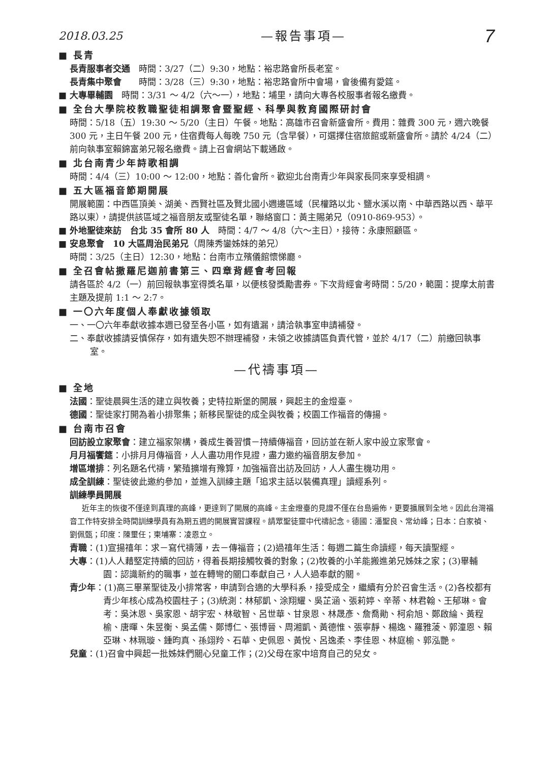2018.03.25 —報告事項— 7
■ 長青
長青服事者交通　時間：3/27（二）9:30，地點：裕忠路會所長老室。
長青集中聚會　　時間：3/28（三）9:30，地點：裕忠路會所中會場，會後備有愛筵。
■ 大專畢輔園　時間：3/31 ～ 4/2（六～一），地點：埔里，請向大專各校服事者報名繳費。
■ 全台大學院校教職聖徒相調聚會暨聖經、科學與教育國際研討會
時間：5/18（五）19:30 ～ 5/20（主日）午餐。地點：高雄市召會新盛會所。費用：雜費 300 元，週六晚餐 300 元，主日午餐 200 元，住宿費每人每晚 750 元（含早餐），可選擇住宿旅館或新盛會所。請於 4/24（二）前向執事室賴錦富弟兄報名繳費。請上召會網站下載通啟。
■ 北台南青少年詩歌相調
時間：4/4（三）10:00 ～ 12:00，地點：善化會所。歡迎北台南青少年與家長同來享受相調。
■ 五大區福音節期開展
開展範圍：中西區頂美、湖美、西賢社區及賢北國小週邊區域（民權路以北、鹽水溪以南、中華西路以西、華平路以東），請提供該區域之福音朋友或聖徒名單，聯絡窗口：黃主賜弟兄（0910-869-953）。
■ 外地聖徒來訪　台北 35 會所 80 人　時間：4/7 ～ 4/8（六～主日），接待：永康照顧區。
■ 安息聚會　10 大區周治民弟兄（周陳秀鑾姊妹的弟兄）
時間：3/25（主日）12:30，地點：台南市立殯儀館懷悌廳。
■ 全召會帖撒羅尼迦前書第三、四章背經會考回報
請各區於 4/2（一）前回報執事室得獎名單，以便核發獎勵書券。下次背經會考時間：5/20，範圍：提摩太前書主題及提前 1:1 ～ 2:7。
■ 一〇六年度個人奉獻收據領取
一、一〇六年奉獻收據本週已發至各小區，如有遺漏，請洽執事室申請補發。
二、奉獻收據請妥慎保存，如有遺失恕不辦理補發，未領之收據請區負責代管，並於 4/17（二）前繳回執事室。
—代禱事項—
■ 全地
法國：聖徒晨興生活的建立與牧養；史特拉斯堡的開展，興起主的金燈臺。
德國：聖徒家打開為着小排聚集；新移民聖徒的成全與牧養；校園工作福音的傳揚。
■ 台南市召會
回訪設立家聚會：建立福家架構，養成生養習慣－持續傳福音，回訪並在新人家中設立家聚會。
月月福饗筵：小排月月傳福音，人人盡功用作見證，盡力邀約福音朋友參加。
增區增排：列名題名代禱，繁殖擴增有豫算，加強福音出訪及回訪，人人盡生機功用。
成全訓練：聖徒彼此邀約參加，並進入訓練主題「追求主話以裝備真理」讀經系列。
訓練學員開展
近年主的恢復不僅達到真理的高峰，更達到了開展的高峰。主金燈臺的見證不僅在台島遍佈，更要擴展到全地。因此台灣福音工作特安排全時間訓練學員有為期五週的開展實習課程。請眾聖徒靈中代禱記念。德國：潘聖良、常幼峰；日本：白家禎、劉佩甄；印度：陳壐任；柬埔寨：凌恩立。
青職：(1)宣揚禧年：求－寫代禱簿，去－傳福音；(2)過禧年生活：每週二篇生命讀經，每天讀聖經。
大專：(1)人人藉堅定持續的回訪，得着長期接觸牧養的對象；(2)牧養的小羊能搬進弟兄姊妹之家；(3)畢輔園：認識新約的職事，並在轉彎的關口奉獻自己，人人過奉獻的關。
青少年：(1)高三畢業聖徒及小排常客，申請到合適的大學科系，接受成全，繼續有分於召會生活。(2)各校都有青少年核心成為校園柱子；(3)統測：林郁凱、涂翔耀、吳芷涵、張莉婷、辛蒂、林君翰、王郁琳。會考：吳沐恩、吳家恩、胡宇宏、林敬智、呂世華、甘泉恩、林晟彥、詹喬勛、柯俞旭、鄭啟綸、黃程榆、唐暉、朱昱衡、吳孟儒、鄭博仁、張博晉、周湘凱、黃德惟、張寧靜、楊逸、羅雅蓤、郭潼恩、賴亞琳、林珮璇、鍾昀真、孫翊羚、石華、史佩恩、黃悅、呂逸柔、李佳恩、林庭榆、郭泓艷。
兒童：(1)召會中興起一批姊妹們關心兒童工作；(2)父母在家中培育自己的兒女。